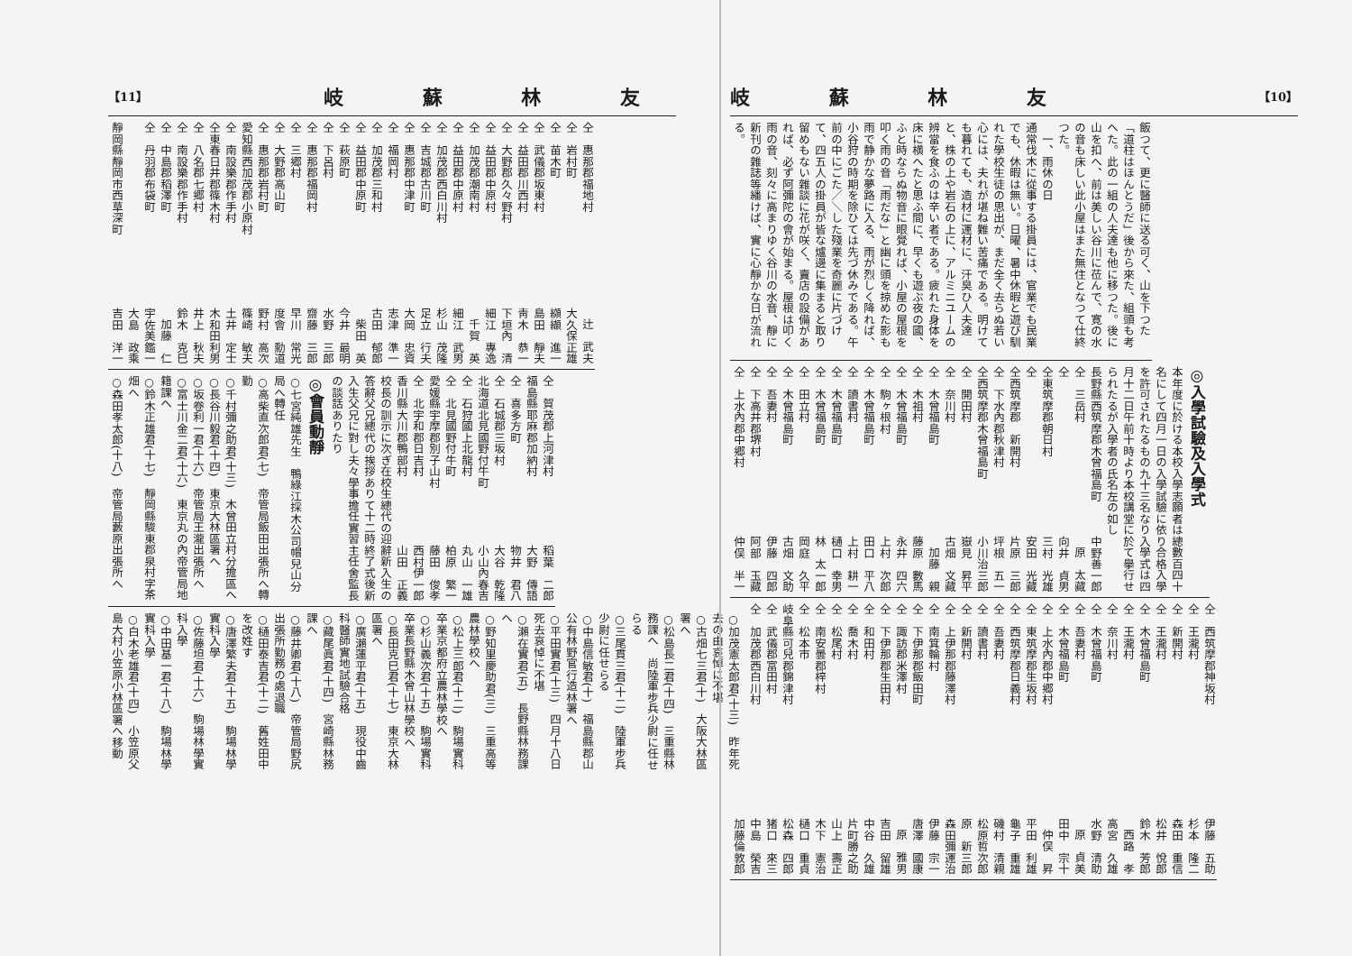岐 蘇 林 友 【10】
飯つて、更に醫師に送る可く、山を下つた「道柱はほんとうだ」後から來た、組頭も考へた。此の一組の人夫達も他に移つた。後に山を扣へ、前は美しい谷川に莅んで、寛の水の音も床しい此小屋はまた無住となつて仕終つた。
　一、雨休の日
通常伐木に從事する掛員には、官業でも民業でも、休暇は無い。日曜、暑中休暇と遊び馴れた學校生徒の思出が、まだ全く去らぬ若い心には、夫れが堪ね難い苦痛である。明けても暮れても、造材に運材に、汗臭ひ人夫達と、株の上や岩石の上に、アルミニユームの辨當を食ふのは辛い者である。疲れた身体を床に横へたと思ふ間に、早くも遊ぶ夜の國、ふと時ならぬ物音に眼覺れば、小屋の屋根を叩く雨の音「雨だな」と幽に頭を掠めた影も雨で静かな夢路に入る、雨が烈しく降れば、小谷狩の時期を除ひては先づ休みである。午前の中にごた／＼した殘業を奇麗に片づけて、四五人の掛員が皆な爐邊に集まると取り留めもない雜談に花が咲く、賣店の設備があれば、必ず阿彌陀の會が始まる。屋根は叩く雨の音、刻々に高まりゆく谷川の水音、靜に新刊の雜誌等繙けば、實に心靜かな日が流れる。
◎入學試驗及入學式
本年度に於ける本校入學志願者は總數百四十名にして四月一日の入學試驗に依り合格入學を許可されたるもの九十三名なり入學式は四月十二日午前十時より本校講堂に於て擧行せられたるが入學者の氏名左の如し
長野縣西筑摩郡木曾福島町 中野善一郎
仝　三岳村 原　太藏
仝 向井　貞男
仝東筑摩郡朝日村 三村　光雄
仝 安田　光藏
仝西筑摩郡　新開村 片原　三郎
仝　下水內郡秋津村 坪根　五一
仝西筑摩郡木曾福島町 小川治三郎
仝　開田村 嶽見　昇平
仝　奈川村 古畑　文藏
仝　木曾福島町 加藤　親
仝　木祖村 藤原　數馬
仝　木曾福島町 永井　四六
仝　駒ヶ根村 上村　次郎
仝　木曾福島町 田口　平八
仝　讀書村 上村　耕一
仝　木曾福島町 樋口　幸男
仝　木曾福島町 林　太一郎
仝　田立村 岡庭　久平
仝　木曾福島町 古畑　文助
仝　吾妻村 伊藤　四郎
仝　下高井郡堺村 阿部　玉藏
仝　上水內郡中郷村 仲俣　半一
仝　西筑摩郡神坂村 伊藤　五助
仝　王瀧村 杉本　隆二
仝　新開村 森田　重信
仝　王瀧村 松井　悅郎
仝　木曾福島町 鈴木　芳郎
仝　王瀧村 西路　孝
仝　奈川村 高宮　久雄
仝　木曾福島町 水野　清助
仝　吾妻村 原　貞美
仝　木曾福島町 田中　宗十
仝　上水內郡中郷村 仲俣　昇
仝　東筑摩郡生坂村 平田　利雄
仝　西筑摩郡日義村 龜子　重雄
仝　吾妻村 磯村　清親
仝　讀書村 松原哲次郎
仝　新開村 原　新三郎
仝　上伊那郡藤澤村 森田彌運治
仝　南箕輪村 伊藤　宗一
仝　下伊那郡飯田町 唐澤　國康
仝　諏訪郡米澤村 原　雅男
仝　下伊那郡生田村 吉田　留雄
仝　和田村 中谷　久雄
仝　喬木村 片町勝之助
仝　松尾村 山上　壽正
仝　南安曇郡梓村 木下　憲治
仝　松本市 樋口　重貞
岐阜縣可兒郡錦津村 松森　四郎
仝　武儀郡富田村 猪口　來三
仝　加茂郡西白川村 中島　榮吉
加藤倫敦郎
【11】 岐 蘇 林 友
仝　惠那郡福地村 辻　武夫
仝　岩村町 大久保正雄
仝　苗木町 纐纈　進一
仝　武儀郡坂東村 島田　靜夫
仝　益田郡川西村 靑木　恭一
仝　大野郡久々野村 下垣內　清
仝　益田郡中原村 細江　專逸
仝　加茂郡潮南村 千賀　英
仝　益田郡中原村 細江　武男
仝　加茂郡西白川村 杉山　茂隆
仝　吉城郡古川町 足立　行夫
仝　惠那郡中津町 大岡　忠資
仝　福岡村 志津　準一
仝　加茂郡三和村 古田　郁郎
仝　益田郡中原町 柴田　英
仝　萩原町 今井　最明
仝　下呂村 水野　三郎
仝　惠那郡福岡村 齋藤　三郎
仝　三郷村 早川　常光
仝　大野郡高山町 度會　勳道
仝　惠那郡岩村町 野村　高次
愛知縣西加茂郡小原村 篠崎　敏夫
仝　南設樂郡作手村 土井　定士
仝東春日井郡篠木村 木和田利男
仝　八名郡七郷村 井上　秋夫
仝　南設樂郡作手村 鈴木　克巳
仝　中島郡稻澤町 加藤　仁
仝　丹羽郡布袋町 宇佐美鑑一
大島　政乘
靜岡縣靜岡市西草深町 吉田　洋一
仝　賀茂郡上河津村 稻葉　二郎
福島縣耶麻郡加納村 大野　傳語
仝　喜多方町 物井　君八
仝　石城郡三坂村 大谷　乾隆
北海道北見國野付牛町 小山內春吉
仝　石狩國上北龍村 丸山　一雄
仝　北見國野付牛町 柏原　繁一
愛媛縣宇摩郡別子山村 藤田　俊孝
仝　北宇和郡日吉村 西村伊一郎
香川縣大川郡鴨部村 山田　正義
校長の訓示に次ぎ在校生總代の迎辭新入生の答辭父兄總代の挨拶ありて十二時終了式後新入生父兄に對し夫々學事擔任實習主任舍監長の談話ありたり
◎會員動靜
○七宮純雄先生　鴨綠江採木公司帽兒山分局へ轉任
○高柴直次郎君(七)　帝管局飯田出張所へ轉勤
○千村彌之助君(十三)　木曾田立村分擔區へ
○長谷川毅君(十四)　東京大林區署へ
○坂卷利一君(十六)　帝管局王瀧出張所へ
○富士川金二君(十六)　東京丸の內帝管局地籍課へ
○鈴木正雄君(十七)　靜岡縣駿東郡泉村字茶畑へ
○森田孝太郎(十八)　帝管局藪原出張所へ
○加茂憲太郎君(十三)　昨年死去の由哀悼に不堪
○古畑七三君(十)　大阪大林區署へ
○松島長二君(十四)　三重縣林務課へ　尚陸軍步兵少尉に任せらる
○三尾貫三君(十二)　陸軍步兵少尉に任せらる
○中島信敏君(十)　福島縣郡山公有林野官行造林署へ
○平田實君(十三)　四月十八日死去哀悼に不堪
○瀨在實君(五)　長野縣林務課へ
○野知里慶助君(三)　三重高等農林學校へ
○松上三郎君(十二)　駒場實科卒業京都府立農林學校へ
○杉山義次君(十五)　駒場實科卒業長野縣木曾山林學校へ
○長田克巳君(十七)　東京大林區署へ
○廣瀨蓮平君(十五)　現役中齒科醫師實地試驗合格
○藏尾眞君(十四)　宮崎縣林務課へ
○藤井卿君(十八)　帝管局野尻出張所勤務の處退職
○樋田泰吉君(十二)　舊姓田中を改姓す
○唐澤繁夫君(十五)　駒場林學實科入學
○佐藤坦君(十六)　駒場林學實科入學
○中田基一君(十八)　駒場林學實科入學
○白木老雄君(十四)　小笠原父島大村小笠原小林區署へ移動